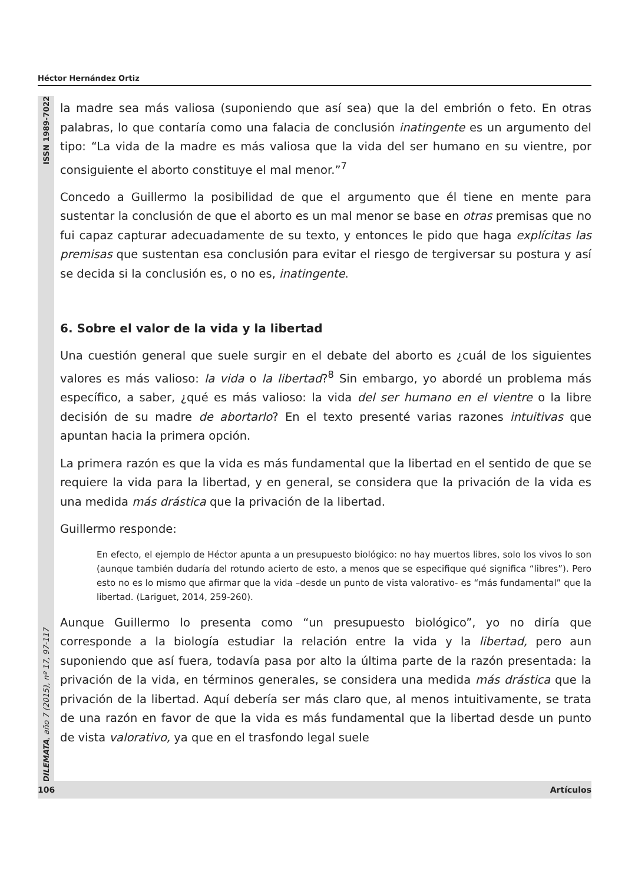Héctor Hernández Ortiz
DILEMATA, año 7 (2015), nº 17, 97-117 ISSN 1989-7022
la madre sea más valiosa (suponiendo que así sea) que la del embrión o feto. En otras palabras, lo que contaría como una falacia de conclusión inatingente es un argumento del tipo: “La vida de la madre es más valiosa que la vida del ser humano en su vientre, por consiguiente el aborto constituye el mal menor.”<sup>7</sup>
Concedo a Guillermo la posibilidad de que el argumento que él tiene en mente para sustentar la conclusión de que el aborto es un mal menor se base en otras premisas que no fui capaz capturar adecuadamente de su texto, y entonces le pido que haga explícitas las premisas que sustentan esa conclusión para evitar el riesgo de tergiversar su postura y así se decida si la conclusión es, o no es, inatingente.
6. Sobre el valor de la vida y la libertad
Una cuestión general que suele surgir en el debate del aborto es ¿cuál de los siguientes valores es más valioso: la vida o la libertad?<sup>8</sup> Sin embargo, yo abordé un problema más específico, a saber, ¿qué es más valioso: la vida del ser humano en el vientre o la libre decisión de su madre de abortarlo? En el texto presenté varias razones intuitivas que apuntan hacia la primera opción.
La primera razón es que la vida es más fundamental que la libertad en el sentido de que se requiere la vida para la libertad, y en general, se considera que la privación de la vida es una medida más drástica que la privación de la libertad.
Guillermo responde:
En efecto, el ejemplo de Héctor apunta a un presupuesto biológico: no hay muertos libres, solo los vivos lo son (aunque también dudaría del rotundo acierto de esto, a menos que se especifique qué significa “libres”). Pero esto no es lo mismo que afirmar que la vida –desde un punto de vista valorativo- es “más fundamental” que la libertad. (Lariguet, 2014, 259-260).
Aunque Guillermo lo presenta como “un presupuesto biológico”, yo no diría que corresponde a la biología estudiar la relación entre la vida y la libertad, pero aun suponiendo que así fuera, todavía pasa por alto la última parte de la razón presentada: la privación de la vida, en términos generales, se considera una medida más drástica que la privación de la libertad. Aquí debería ser más claro que, al menos intuitivamente, se trata de una razón en favor de que la vida es más fundamental que la libertad desde un punto de vista valorativo, ya que en el trasfondo legal suele
106 Artículos